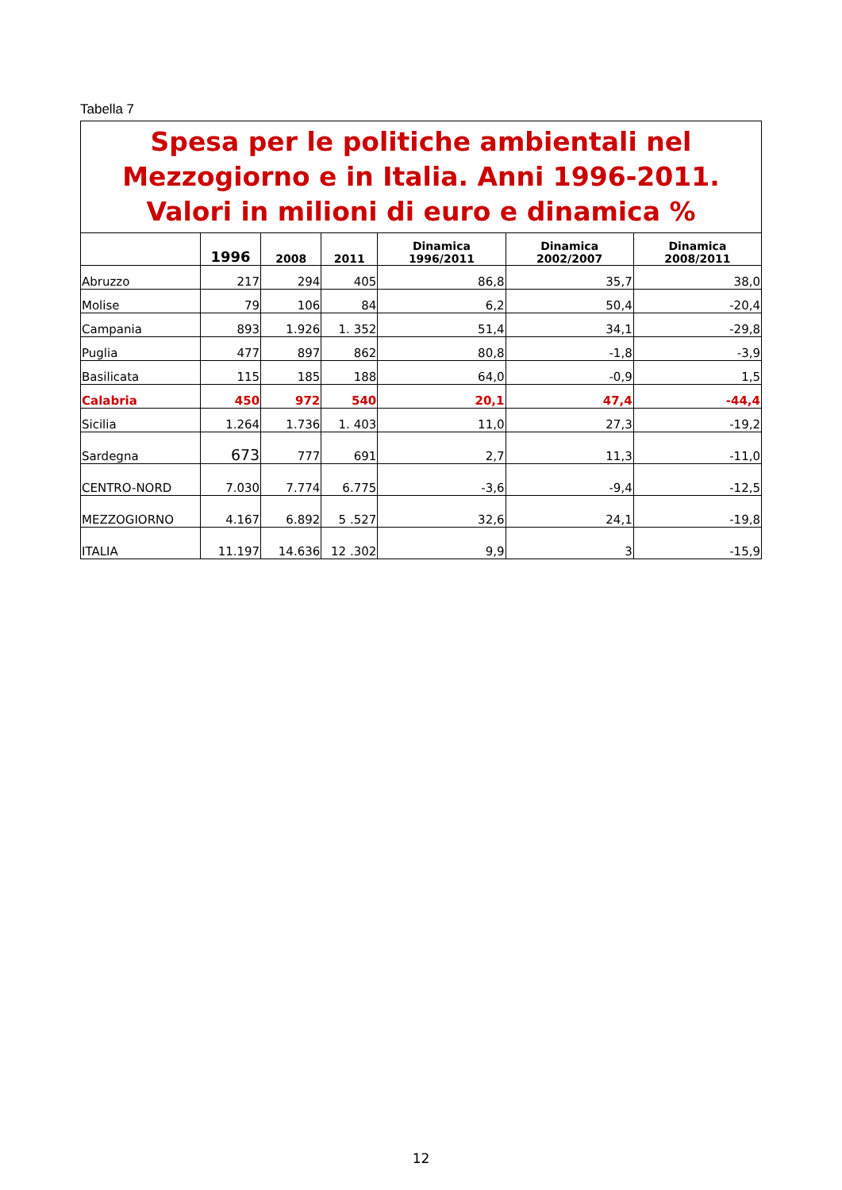Tabella 7
| Spesa per le politiche ambientali nel Mezzogiorno e in Italia. Anni 1996-2011. Valori in milioni di euro e dinamica % | | | | | | |
| | 1996 | 2008 | 2011 | Dinamica 1996/2011 | Dinamica 2002/2007 | Dinamica 2008/2011 |
| Abruzzo | 217 | 294 | 405 | 86,8 | 35,7 | 38,0 |
| Molise | 79 | 106 | 84 | 6,2 | 50,4 | -20,4 |
| Campania | 893 | 1.926 | 1. 352 | 51,4 | 34,1 | -29,8 |
| Puglia | 477 | 897 | 862 | 80,8 | -1,8 | -3,9 |
| Basilicata | 115 | 185 | 188 | 64,0 | -0,9 | 1,5 |
| Calabria | 450 | 972 | 540 | 20,1 | 47,4 | -44,4 |
| Sicilia | 1.264 | 1.736 | 1. 403 | 11,0 | 27,3 | -19,2 |
| Sardegna | 673 | 777 | 691 | 2,7 | 11,3 | -11,0 |
| CENTRO-NORD | 7.030 | 7.774 | 6.775 | -3,6 | -9,4 | -12,5 |
| MEZZOGIORNO | 4.167 | 6.892 | 5 .527 | 32,6 | 24,1 | -19,8 |
| ITALIA | 11.197 | 14.636 | 12 .302 | 9,9 | 3 | -15,9 |
12